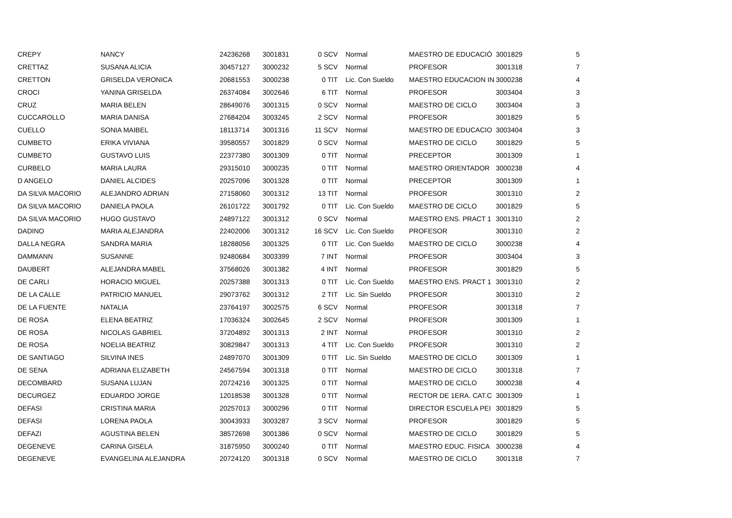| CREPY | NANCY | 24236268 | 3001831 | 0 SCV | Normal | MAESTRO DE EDUCACIÓ | 3001829 | 5 |
| CRETTAZ | SUSANA ALICIA | 30457127 | 3000232 | 5 SCV | Normal | PROFESOR | 3001318 | 7 |
| CRETTON | GRISELDA VERONICA | 20681553 | 3000238 | 0 TIT | Lic. Con Sueldo | MAESTRO EDUCACION IN | 3000238 | 4 |
| CROCI | YANINA GRISELDA | 26374084 | 3002646 | 6 TIT | Normal | PROFESOR | 3003404 | 3 |
| CRUZ | MARIA BELEN | 28649076 | 3001315 | 0 SCV | Normal | MAESTRO DE CICLO | 3003404 | 3 |
| CUCCAROLLO | MARIA DANISA | 27684204 | 3003245 | 2 SCV | Normal | PROFESOR | 3001829 | 5 |
| CUELLO | SONIA MAIBEL | 18113714 | 3001316 | 11 SCV | Normal | MAESTRO DE EDUCACIO | 3003404 | 3 |
| CUMBETO | ERIKA VIVIANA | 39580557 | 3001829 | 0 SCV | Normal | MAESTRO DE CICLO | 3001829 | 5 |
| CUMBETO | GUSTAVO LUIS | 22377380 | 3001309 | 0 TIT | Normal | PRECEPTOR | 3001309 | 1 |
| CURBELO | MARIA LAURA | 29315010 | 3000235 | 0 TIT | Normal | MAESTRO ORIENTADOR | 3000238 | 4 |
| D ANGELO | DANIEL ALCIDES | 20257096 | 3001328 | 0 TIT | Normal | PRECEPTOR | 3001309 | 1 |
| DA SILVA MACORIO | ALEJANDRO ADRIAN | 27158060 | 3001312 | 13 TIT | Normal | PROFESOR | 3001310 | 2 |
| DA SILVA MACORIO | DANIELA PAOLA | 26101722 | 3001792 | 0 TIT | Lic. Con Sueldo | MAESTRO DE CICLO | 3001829 | 5 |
| DA SILVA MACORIO | HUGO GUSTAVO | 24897122 | 3001312 | 0 SCV | Normal | MAESTRO ENS. PRACT 1 | 3001310 | 2 |
| DADINO | MARIA ALEJANDRA | 22402006 | 3001312 | 16 SCV | Lic. Con Sueldo | PROFESOR | 3001310 | 2 |
| DALLA NEGRA | SANDRA MARIA | 18288056 | 3001325 | 0 TIT | Lic. Con Sueldo | MAESTRO DE CICLO | 3000238 | 4 |
| DAMMANN | SUSANNE | 92480684 | 3003399 | 7 INT | Normal | PROFESOR | 3003404 | 3 |
| DAUBERT | ALEJANDRA MABEL | 37568026 | 3001382 | 4 INT | Normal | PROFESOR | 3001829 | 5 |
| DE CARLI | HORACIO MIGUEL | 20257388 | 3001313 | 0 TIT | Lic. Con Sueldo | MAESTRO ENS. PRACT 1 | 3001310 | 2 |
| DE LA CALLE | PATRICIO MANUEL | 29073762 | 3001312 | 2 TIT | Lic. Sin Sueldo | PROFESOR | 3001310 | 2 |
| DE LA FUENTE | NATALIA | 23764197 | 3002575 | 6 SCV | Normal | PROFESOR | 3001318 | 7 |
| DE ROSA | ELENA BEATRIZ | 17036324 | 3002645 | 2 SCV | Normal | PROFESOR | 3001309 | 1 |
| DE ROSA | NICOLAS GABRIEL | 37204892 | 3001313 | 2 INT | Normal | PROFESOR | 3001310 | 2 |
| DE ROSA | NOELIA BEATRIZ | 30829847 | 3001313 | 4 TIT | Lic. Con Sueldo | PROFESOR | 3001310 | 2 |
| DE SANTIAGO | SILVINA INES | 24897070 | 3001309 | 0 TIT | Lic. Sin Sueldo | MAESTRO DE CICLO | 3001309 | 1 |
| DE SENA | ADRIANA ELIZABETH | 24567594 | 3001318 | 0 TIT | Normal | MAESTRO DE CICLO | 3001318 | 7 |
| DECOMBARD | SUSANA LUJAN | 20724216 | 3001325 | 0 TIT | Normal | MAESTRO DE CICLO | 3000238 | 4 |
| DECURGEZ | EDUARDO JORGE | 12018538 | 3001328 | 0 TIT | Normal | RECTOR DE 1ERA. CAT.C | 3001309 | 1 |
| DEFASI | CRISTINA MARIA | 20257013 | 3000296 | 0 TIT | Normal | DIRECTOR ESCUELA PEI | 3001829 | 5 |
| DEFASI | LORENA PAOLA | 30043933 | 3003287 | 3 SCV | Normal | PROFESOR | 3001829 | 5 |
| DEFAZI | AGUSTINA BELEN | 38572698 | 3001386 | 0 SCV | Normal | MAESTRO DE CICLO | 3001829 | 5 |
| DEGENEVE | CARINA GISELA | 31875950 | 3000240 | 0 TIT | Normal | MAESTRO EDUC. FISICA | 3000238 | 4 |
| DEGENEVE | EVANGELINA ALEJANDRA | 20724120 | 3001318 | 0 SCV | Normal | MAESTRO DE CICLO | 3001318 | 7 |